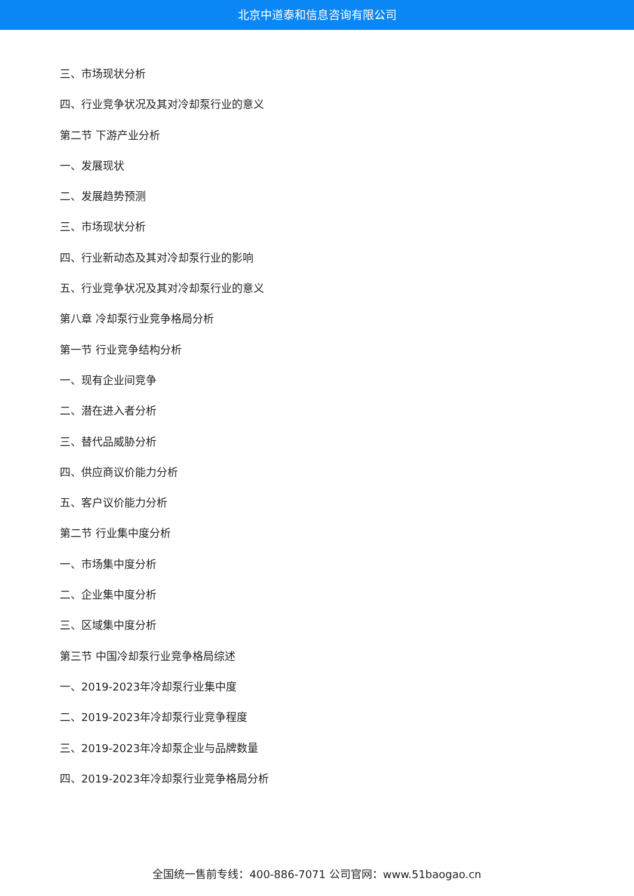北京中道泰和信息咨询有限公司
三、市场现状分析
四、行业竞争状况及其对冷却泵行业的意义
第二节 下游产业分析
一、发展现状
二、发展趋势预测
三、市场现状分析
四、行业新动态及其对冷却泵行业的影响
五、行业竞争状况及其对冷却泵行业的意义
第八章 冷却泵行业竞争格局分析
第一节 行业竞争结构分析
一、现有企业间竞争
二、潜在进入者分析
三、替代品威胁分析
四、供应商议价能力分析
五、客户议价能力分析
第二节 行业集中度分析
一、市场集中度分析
二、企业集中度分析
三、区域集中度分析
第三节 中国冷却泵行业竞争格局综述
一、2019-2023年冷却泵行业集中度
二、2019-2023年冷却泵行业竞争程度
三、2019-2023年冷却泵企业与品牌数量
四、2019-2023年冷却泵行业竞争格局分析
全国统一售前专线：400-886-7071 公司官网：www.51baogao.cn